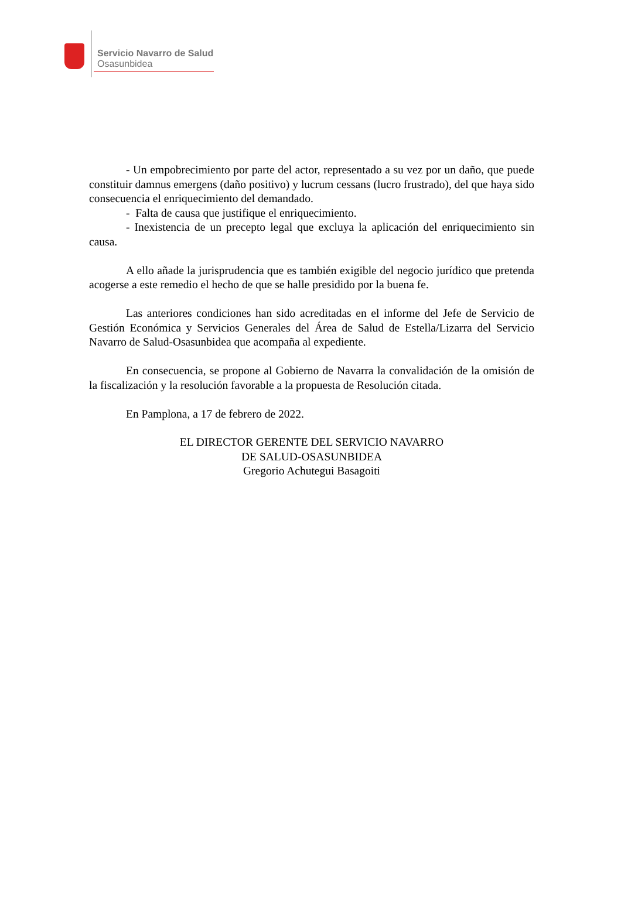Servicio Navarro de Salud
Osasunbidea
- Un empobrecimiento por parte del actor, representado a su vez por un daño, que puede constituir damnus emergens (daño positivo) y lucrum cessans (lucro frustrado), del que haya sido consecuencia el enriquecimiento del demandado.
- Falta de causa que justifique el enriquecimiento.
- Inexistencia de un precepto legal que excluya la aplicación del enriquecimiento sin causa.
A ello añade la jurisprudencia que es también exigible del negocio jurídico que pretenda acogerse a este remedio el hecho de que se halle presidido por la buena fe.
Las anteriores condiciones han sido acreditadas en el informe del Jefe de Servicio de Gestión Económica y Servicios Generales del Área de Salud de Estella/Lizarra del Servicio Navarro de Salud-Osasunbidea que acompaña al expediente.
En consecuencia, se propone al Gobierno de Navarra la convalidación de la omisión de la fiscalización y la resolución favorable a la propuesta de Resolución citada.
En Pamplona, a 17 de febrero de 2022.
EL DIRECTOR GERENTE DEL SERVICIO NAVARRO
DE SALUD-OSASUNBIDEA
Gregorio Achutegui Basagoiti